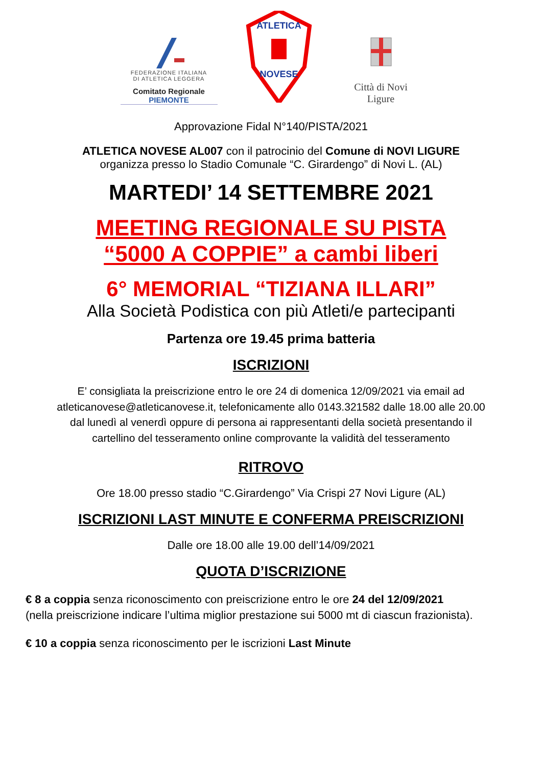FEDERAZIONE ITALIANA
DI ATLETICA LEGGERA
Comitato Regionale PIEMONTE
ATLETICA
NOVESE
Città di Novi Ligure
Approvazione Fidal N°140/PISTA/2021
ATLETICA NOVESE AL007 con il patrocinio del Comune di NOVI LIGURE
organizza presso lo Stadio Comunale “C. Girardengo” di Novi L. (AL)
MARTEDI’ 14 SETTEMBRE 2021
MEETING REGIONALE SU PISTA
“5000 A COPPIE” a cambi liberi
6° MEMORIAL “TIZIANA ILLARI”
Alla Società Podistica con più Atleti/e partecipanti
Partenza ore 19.45 prima batteria
ISCRIZIONI
E’ consigliata la preiscrizione entro le ore 24 di domenica 12/09/2021 via email ad
atleticanovese@atleticanovese.it, telefonicamente allo 0143.321582 dalle 18.00 alle 20.00
dal lunedì al venerdì oppure di persona ai rappresentanti della società presentando il
cartellino del tesseramento online comprovante la validità del tesseramento
RITROVO
Ore 18.00 presso stadio “C.Girardengo” Via Crispi 27 Novi Ligure (AL)
ISCRIZIONI LAST MINUTE E CONFERMA PREISCRIZIONI
Dalle ore 18.00 alle 19.00 dell’14/09/2021
QUOTA D’ISCRIZIONE
€ 8 a coppia senza riconoscimento con preiscrizione entro le ore 24 del 12/09/2021
(nella preiscrizione indicare l’ultima miglior prestazione sui 5000 mt di ciascun frazionista).
€ 10 a coppia senza riconoscimento per le iscrizioni Last Minute